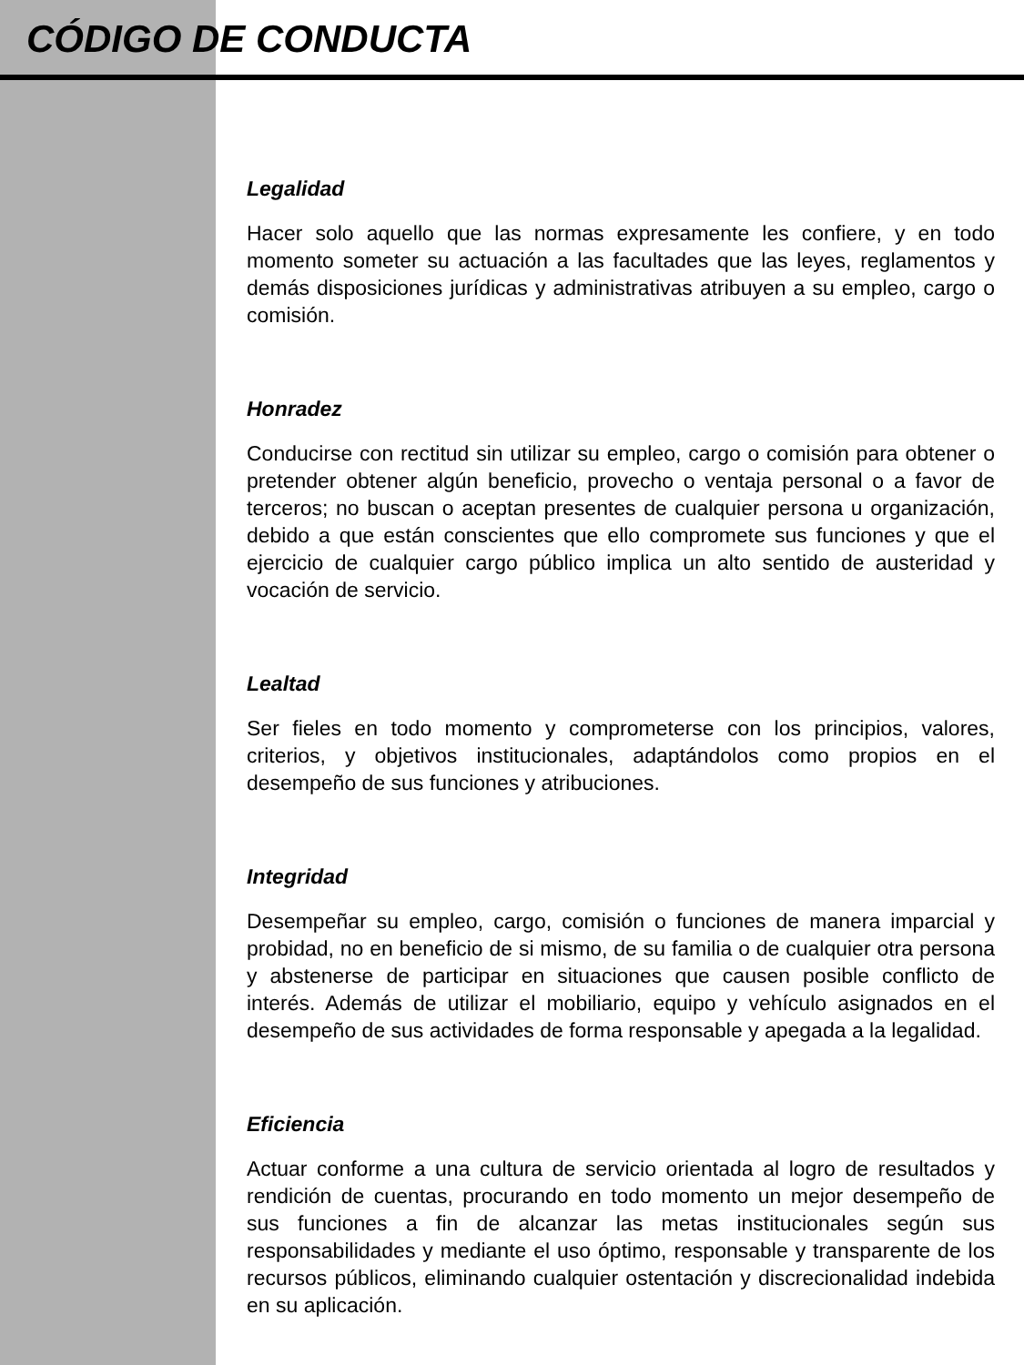CÓDIGO DE CONDUCTA
Legalidad
Hacer solo aquello que las normas expresamente les confiere, y en todo momento someter su actuación a las facultades que las leyes, reglamentos y demás disposiciones jurídicas y administrativas atribuyen a su empleo, cargo o comisión.
Honradez
Conducirse con rectitud sin utilizar su empleo, cargo o comisión para obtener o pretender obtener algún beneficio, provecho o ventaja personal o a favor de terceros; no buscan o aceptan presentes de cualquier persona u organización, debido a que están conscientes que ello compromete sus funciones y que el ejercicio de cualquier cargo público implica un alto sentido de austeridad y vocación de servicio.
Lealtad
Ser fieles en todo momento y comprometerse con los principios, valores, criterios, y objetivos institucionales, adaptándolos como propios en el desempeño de sus funciones y atribuciones.
Integridad
Desempeñar su empleo, cargo, comisión o funciones de manera imparcial y probidad, no en beneficio de si mismo, de su familia o de cualquier otra persona y abstenerse de participar en situaciones que causen posible conflicto de interés. Además de utilizar el mobiliario, equipo y vehículo asignados en el desempeño de sus actividades de forma responsable y apegada a la legalidad.
Eficiencia
Actuar conforme a una cultura de servicio orientada al logro de resultados y rendición de cuentas, procurando en todo momento un mejor desempeño de sus funciones a fin de alcanzar las metas institucionales según sus responsabilidades y mediante el uso óptimo, responsable y transparente de los recursos públicos, eliminando cualquier ostentación y discrecionalidad indebida en su aplicación.